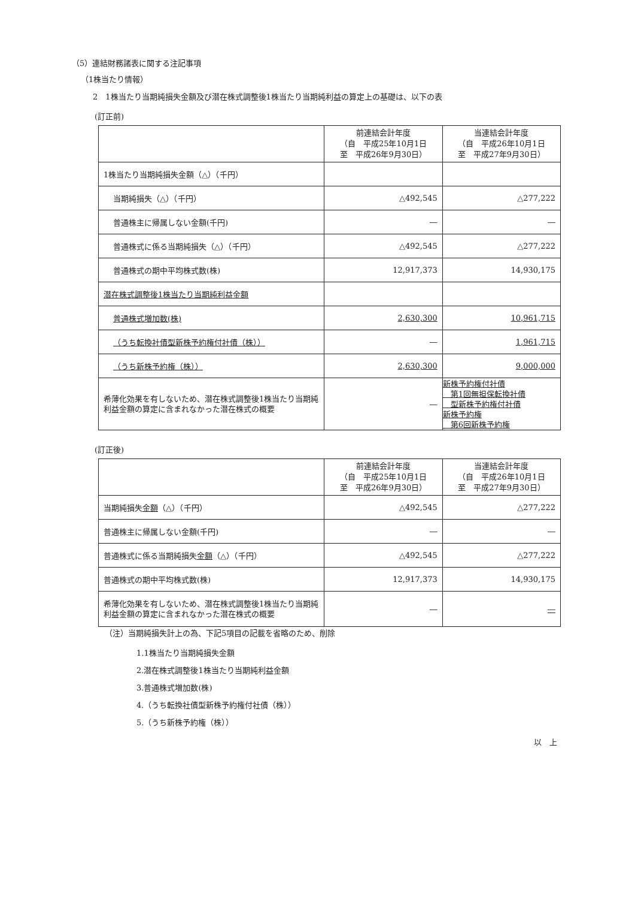（5）連結財務諸表に関する注記事項
（1株当たり情報）
2　1株当たり当期純損失金額及び潜在株式調整後1株当たり当期純利益の算定上の基礎は、以下の表
(訂正前)
| | 前連結会計年度 （自 平成25年10月1日 至 平成26年9月30日） | 当連結会計年度 （自 平成26年10月1日 至 平成27年9月30日） |
| 1株当たり当期純損失金額（△）（千円） | | |
| 当期純損失（△）（千円） | △492,545 | △277,222 |
| 普通株主に帰属しない金額(千円) | ― | ― |
| 普通株式に係る当期純損失（△）（千円） | △492,545 | △277,222 |
| 普通株式の期中平均株式数(株) | 12,917,373 | 14,930,175 |
| 潜在株式調整後1株当たり当期純利益金額 | | |
| 普通株式増加数(株) | 2,630,300 | 10,961,715 |
| （うち転換社債型新株予約権付社債（株）） | ― | 1,961,715 |
| （うち新株予約権（株）） | 2,630,300 | 9,000,000 |
| 希薄化効果を有しないため、潜在株式調整後1株当たり当期純利益金額の算定に含まれなかった潜在株式の概要 | ― | 新株予約権付社債 第1回無担保転換社債 型新株予約権付社債 新株予約権 第6回新株予約権 |
(訂正後)
| | 前連結会計年度 （自 平成25年10月1日 至 平成26年9月30日） | 当連結会計年度 （自 平成26年10月1日 至 平成27年9月30日） |
| 当期純損失 金額 （△）（千円） | △492,545 | △277,222 |
| 普通株主に帰属しない金額(千円) | ― | ― |
| 普通株式に係る当期純損失 金額 （△）（千円） | △492,545 | △277,222 |
| 普通株式の期中平均株式数(株) | 12,917,373 | 14,930,175 |
| 希薄化効果を有しないため、潜在株式調整後1株当たり当期純利益金額の算定に含まれなかった潜在株式の概要 | ― | ― |
（注）当期純損失計上の為、下記5項目の記載を省略のため、削除
1.1株当たり当期純損失金額
2.潜在株式調整後1株当たり当期純利益金額
3.普通株式増加数(株)
4.（うち転換社債型新株予約権付社債（株））
5.（うち新株予約権（株））
以　上